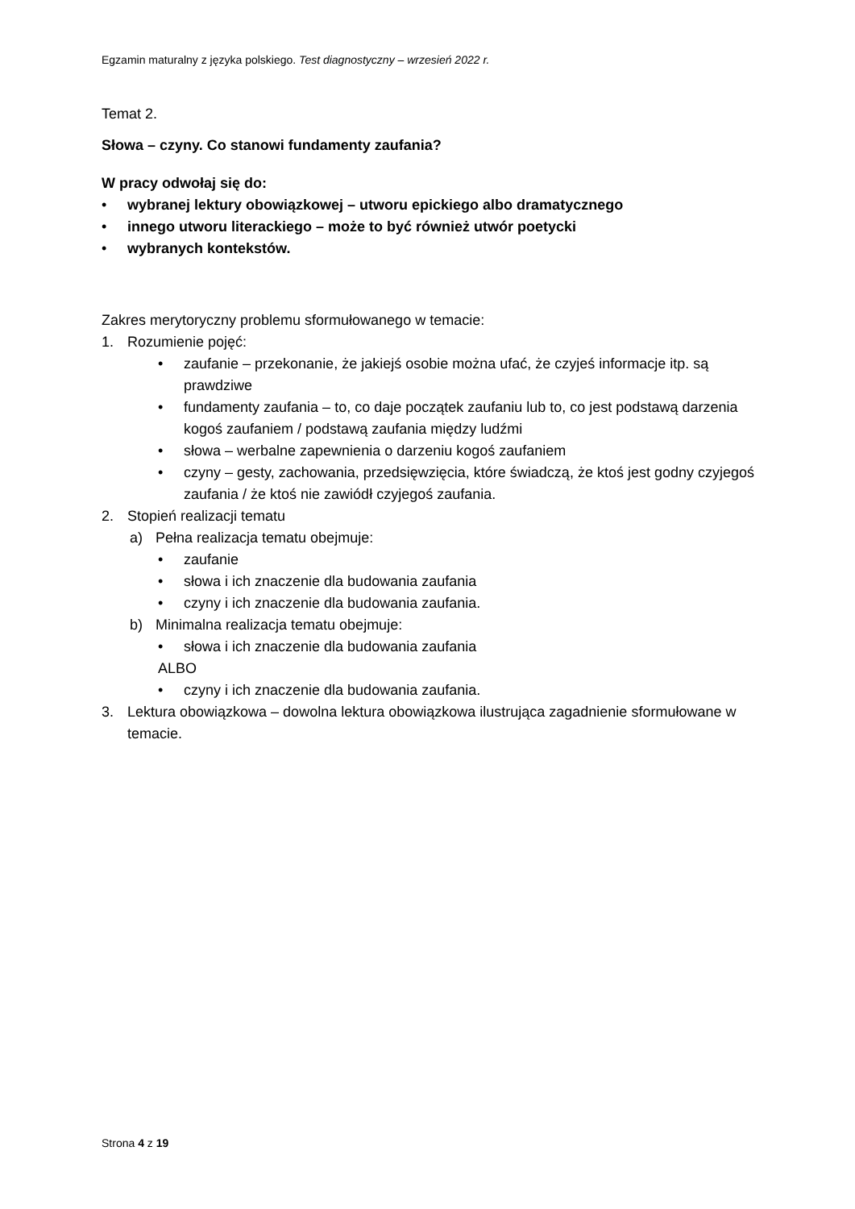Egzamin maturalny z języka polskiego. Test diagnostyczny – wrzesień 2022 r.
Temat 2.
Słowa – czyny. Co stanowi fundamenty zaufania?
W pracy odwołaj się do:
• wybranej lektury obowiązkowej – utworu epickiego albo dramatycznego
• innego utworu literackiego – może to być również utwór poetycki
• wybranych kontekstów.
Zakres merytoryczny problemu sformułowanego w temacie:
1. Rozumienie pojęć:
• zaufanie – przekonanie, że jakiejś osobie można ufać, że czyjeś informacje itp. są prawdziwe
• fundamenty zaufania – to, co daje początek zaufaniu lub to, co jest podstawą darzenia kogoś zaufaniem / podstawą zaufania między ludźmi
• słowa – werbalne zapewnienia o darzeniu kogoś zaufaniem
• czyny – gesty, zachowania, przedsięwzięcia, które świadczą, że ktoś jest godny czyjegoś zaufania / że ktoś nie zawiódł czyjegoś zaufania.
2. Stopień realizacji tematu
a) Pełna realizacja tematu obejmuje:
• zaufanie
• słowa i ich znaczenie dla budowania zaufania
• czyny i ich znaczenie dla budowania zaufania.
b) Minimalna realizacja tematu obejmuje:
• słowa i ich znaczenie dla budowania zaufania
ALBO
• czyny i ich znaczenie dla budowania zaufania.
3. Lektura obowiązkowa – dowolna lektura obowiązkowa ilustrująca zagadnienie sformułowane w temacie.
Strona 4 z 19